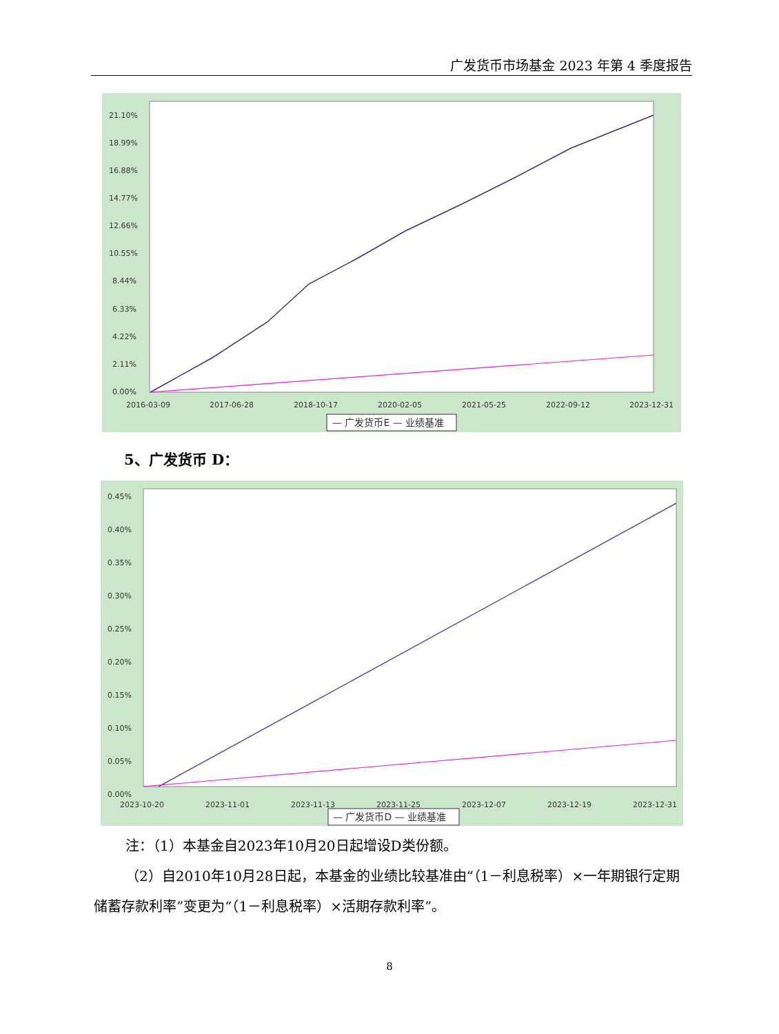广发货币市场基金 2023 年第 4 季度报告
21.10%
18.99%
16.88%
14.77%
12.66%
10.55%
8.44%
6.33%
4.22%
2.11%
0.00%
2016-03-09
2017-06-28
2018-10-17
2020-02-05
2021-05-25
2022-09-12
2023-12-31
— 广发货币E — 业绩基准
5、广发货币 D：
0.45%
0.40%
0.35%
0.30%
0.25%
0.20%
0.15%
0.10%
0.05%
0.00%
2023-10-20
2023-11-01
2023-11-13
2023-11-25
2023-12-07
2023-12-19
2023-12-31
— 广发货币D — 业绩基准
注：（1）本基金自2023年10月20日起增设D类份额。
（2）自2010年10月28日起，本基金的业绩比较基准由“（1－利息税率）×一年期银行定期储蓄存款利率”变更为“（1－利息税率）×活期存款利率”。
8